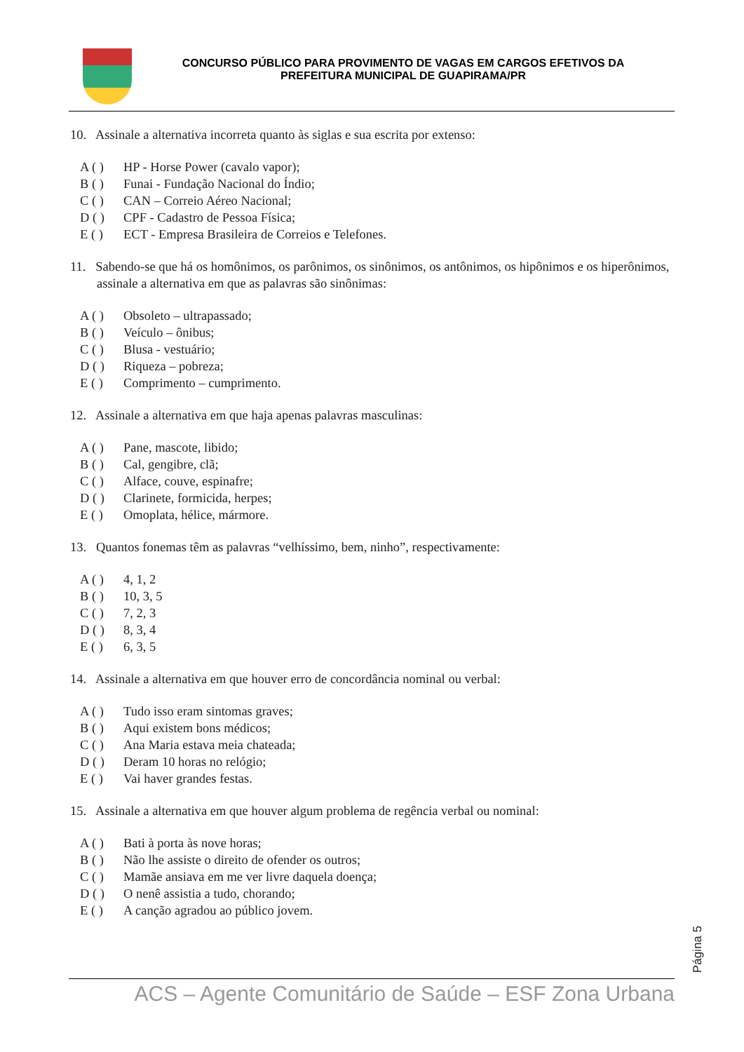CONCURSO PÚBLICO PARA PROVIMENTO DE VAGAS EM CARGOS EFETIVOS DA
PREFEITURA MUNICIPAL DE GUAPIRAMA/PR
10. Assinale a alternativa incorreta quanto às siglas e sua escrita por extenso:
A ( ) HP - Horse Power (cavalo vapor);
B ( ) Funai - Fundação Nacional do Índio;
C ( ) CAN – Correio Aéreo Nacional;
D ( ) CPF - Cadastro de Pessoa Física;
E ( ) ECT - Empresa Brasileira de Correios e Telefones.
11. Sabendo-se que há os homônimos, os parônimos, os sinônimos, os antônimos, os hipônimos e os hiperônimos, assinale a alternativa em que as palavras são sinônimas:
A ( ) Obsoleto – ultrapassado;
B ( ) Veículo – ônibus;
C ( ) Blusa - vestuário;
D ( ) Riqueza – pobreza;
E ( ) Comprimento – cumprimento.
12. Assinale a alternativa em que haja apenas palavras masculinas:
A ( ) Pane, mascote, libido;
B ( ) Cal, gengibre, clã;
C ( ) Alface, couve, espinafre;
D ( ) Clarinete, formicida, herpes;
E ( ) Omoplata, hélice, mármore.
13. Quantos fonemas têm as palavras “velhíssimo, bem, ninho”, respectivamente:
A ( ) 4, 1, 2
B ( ) 10, 3, 5
C ( ) 7, 2, 3
D ( ) 8, 3, 4
E ( ) 6, 3, 5
14. Assinale a alternativa em que houver erro de concordância nominal ou verbal:
A ( ) Tudo isso eram sintomas graves;
B ( ) Aqui existem bons médicos;
C ( ) Ana Maria estava meia chateada;
D ( ) Deram 10 horas no relógio;
E ( ) Vai haver grandes festas.
15. Assinale a alternativa em que houver algum problema de regência verbal ou nominal:
A ( ) Bati à porta às nove horas;
B ( ) Não lhe assiste o direito de ofender os outros;
C ( ) Mamãe ansiava em me ver livre daquela doença;
D ( ) O nenê assistia a tudo, chorando;
E ( ) A canção agradou ao público jovem.
Página 5
ACS – Agente Comunitário de Saúde – ESF Zona Urbana